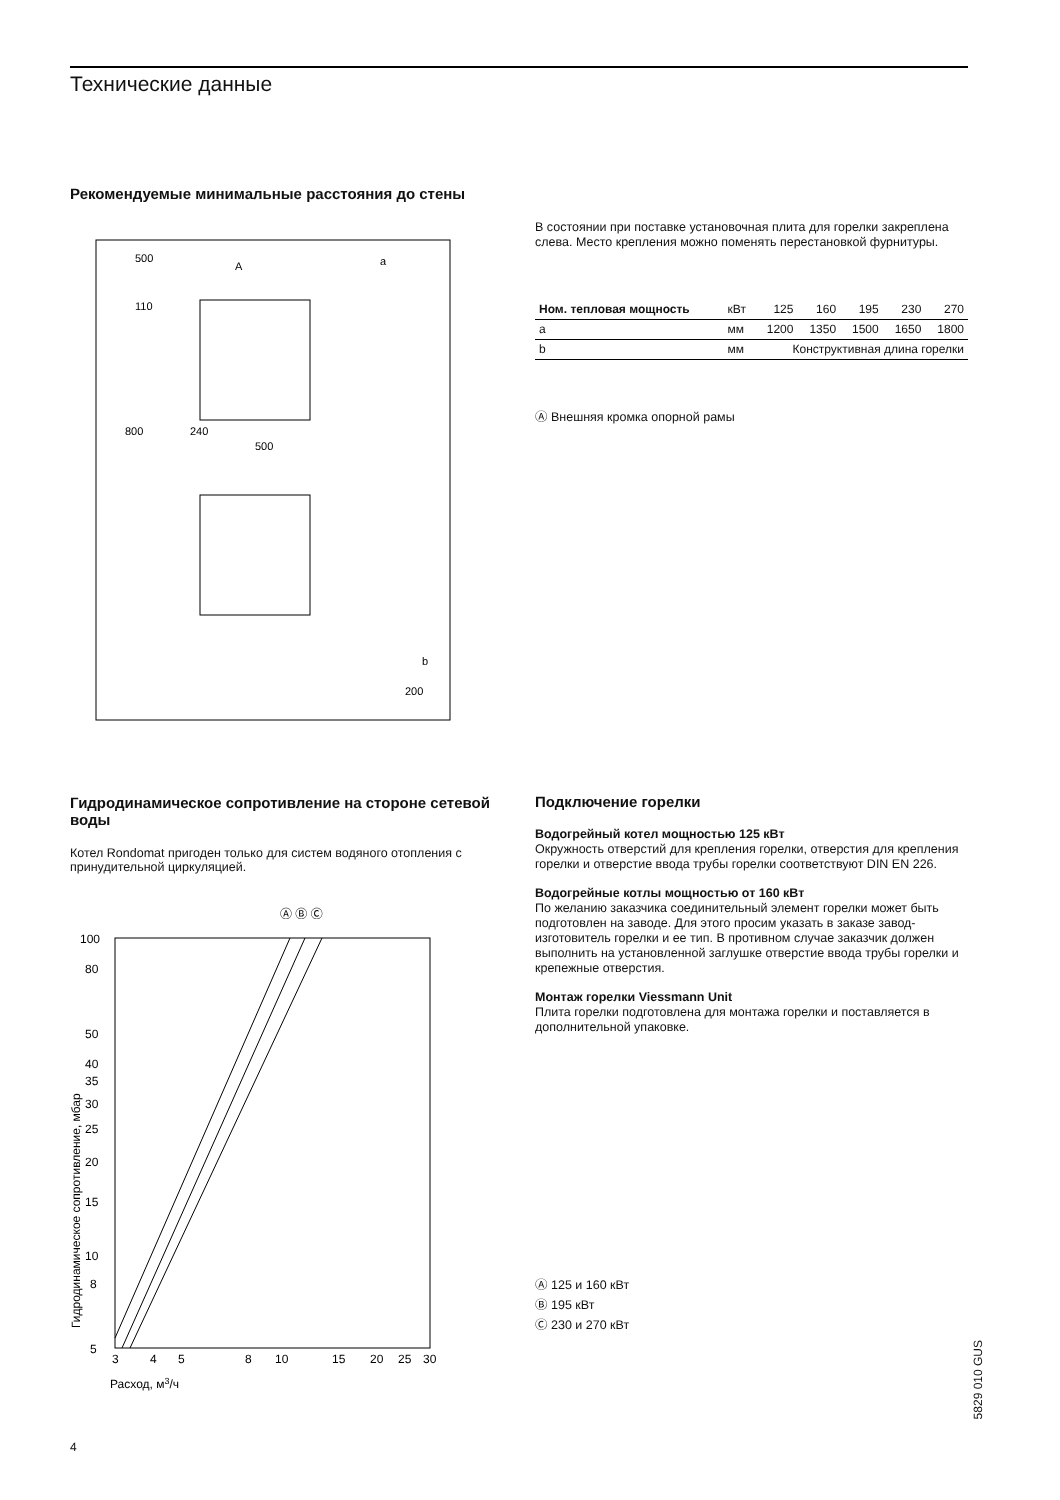Технические данные
Рекомендуемые минимальные расстояния до стены
500
110
800
240
500
a
b
200
A
В состоянии при поставке установочная плита для горелки закреплена слева. Место крепления можно поменять перестановкой фурнитуры.
| Ном. тепловая мощность | кВт | 125 | 160 | 195 | 230 | 270 |
| a | мм | 1200 | 1350 | 1500 | 1650 | 1800 |
| b | мм | Конструктивная длина горелки | | | | |
Ⓐ Внешняя кромка опорной рамы
Гидродинамическое сопротивление на стороне сетевой воды
Котел Rondomat пригоден только для систем водяного отопления с принудительной циркуляцией.
Ⓐ Ⓑ Ⓒ
100
80
50
40
35
30
25
20
15
10
8
5
3
4
5
8
10
15
20
25
30
Расход, м3/ч
Гидродинамическое сопротивление, мбар
Подключение горелки
Водогрейный котел мощностью 125 кВт
Окружность отверстий для крепления горелки, отверстия для крепления горелки и отверстие ввода трубы горелки соответствуют DIN EN 226.
Водогрейные котлы мощностью от 160 кВт
По желанию заказчика соединительный элемент горелки может быть подготовлен на заводе. Для этого просим указать в заказе завод-изготовитель горелки и ее тип. В противном случае заказчик должен выполнить на установленной заглушке отверстие ввода трубы горелки и крепежные отверстия.
Монтаж горелки Viessmann Unit
Плита горелки подготовлена для монтажа горелки и поставляется в дополнительной упаковке.
Ⓐ 125 и 160 кВт
Ⓑ 195 кВт
Ⓒ 230 и 270 кВт
5829 010 GUS
4